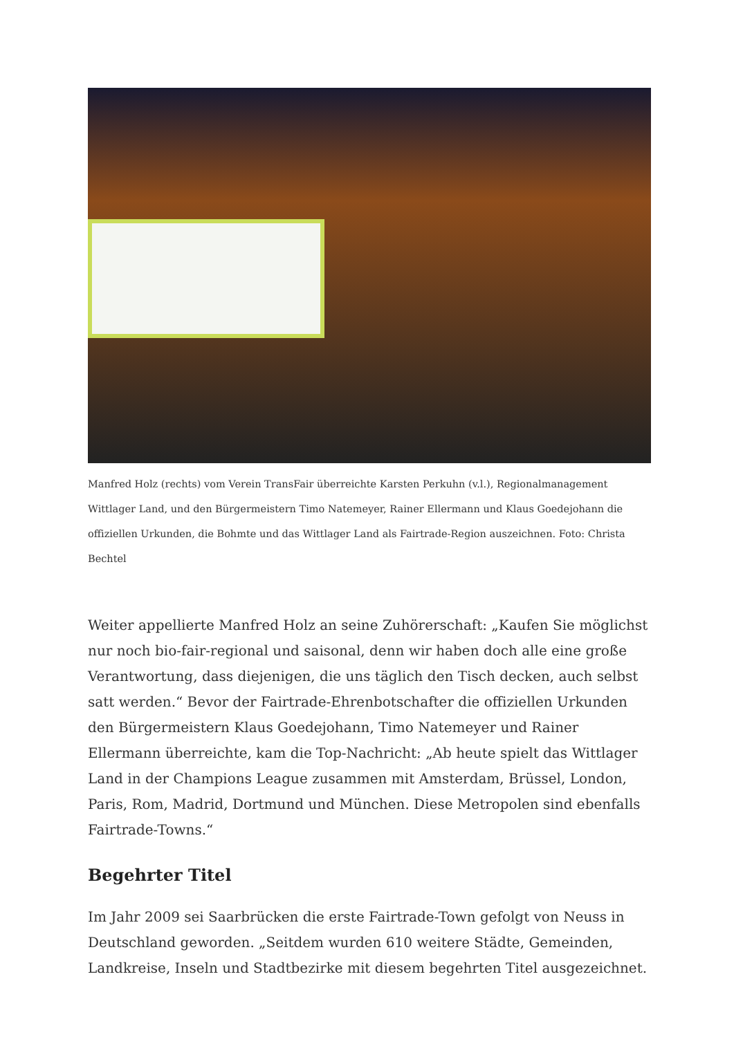Manfred Holz (rechts) vom Verein TransFair überreichte Karsten Perkuhn (v.l.), Regionalmanagement Wittlager Land, und den Bürgermeistern Timo Natemeyer, Rainer Ellermann und Klaus Goedejohann die offiziellen Urkunden, die Bohmte und das Wittlager Land als Fairtrade-Region auszeichnen. Foto: Christa Bechtel
Weiter appellierte Manfred Holz an seine Zuhörerschaft: „Kaufen Sie möglichst nur noch bio-fair-regional und saisonal, denn wir haben doch alle eine große Verantwortung, dass diejenigen, die uns täglich den Tisch decken, auch selbst satt werden.“ Bevor der Fairtrade-Ehrenbotschafter die offiziellen Urkunden den Bürgermeistern Klaus Goedejohann, Timo Natemeyer und Rainer Ellermann überreichte, kam die Top-Nachricht: „Ab heute spielt das Wittlager Land in der Champions League zusammen mit Amsterdam, Brüssel, London, Paris, Rom, Madrid, Dortmund und München. Diese Metropolen sind ebenfalls Fairtrade-Towns.“
Begehrter Titel
Im Jahr 2009 sei Saarbrücken die erste Fairtrade-Town gefolgt von Neuss in Deutschland geworden. „Seitdem wurden 610 weitere Städte, Gemeinden, Landkreise, Inseln und Stadtbezirke mit diesem begehrten Titel ausgezeichnet.